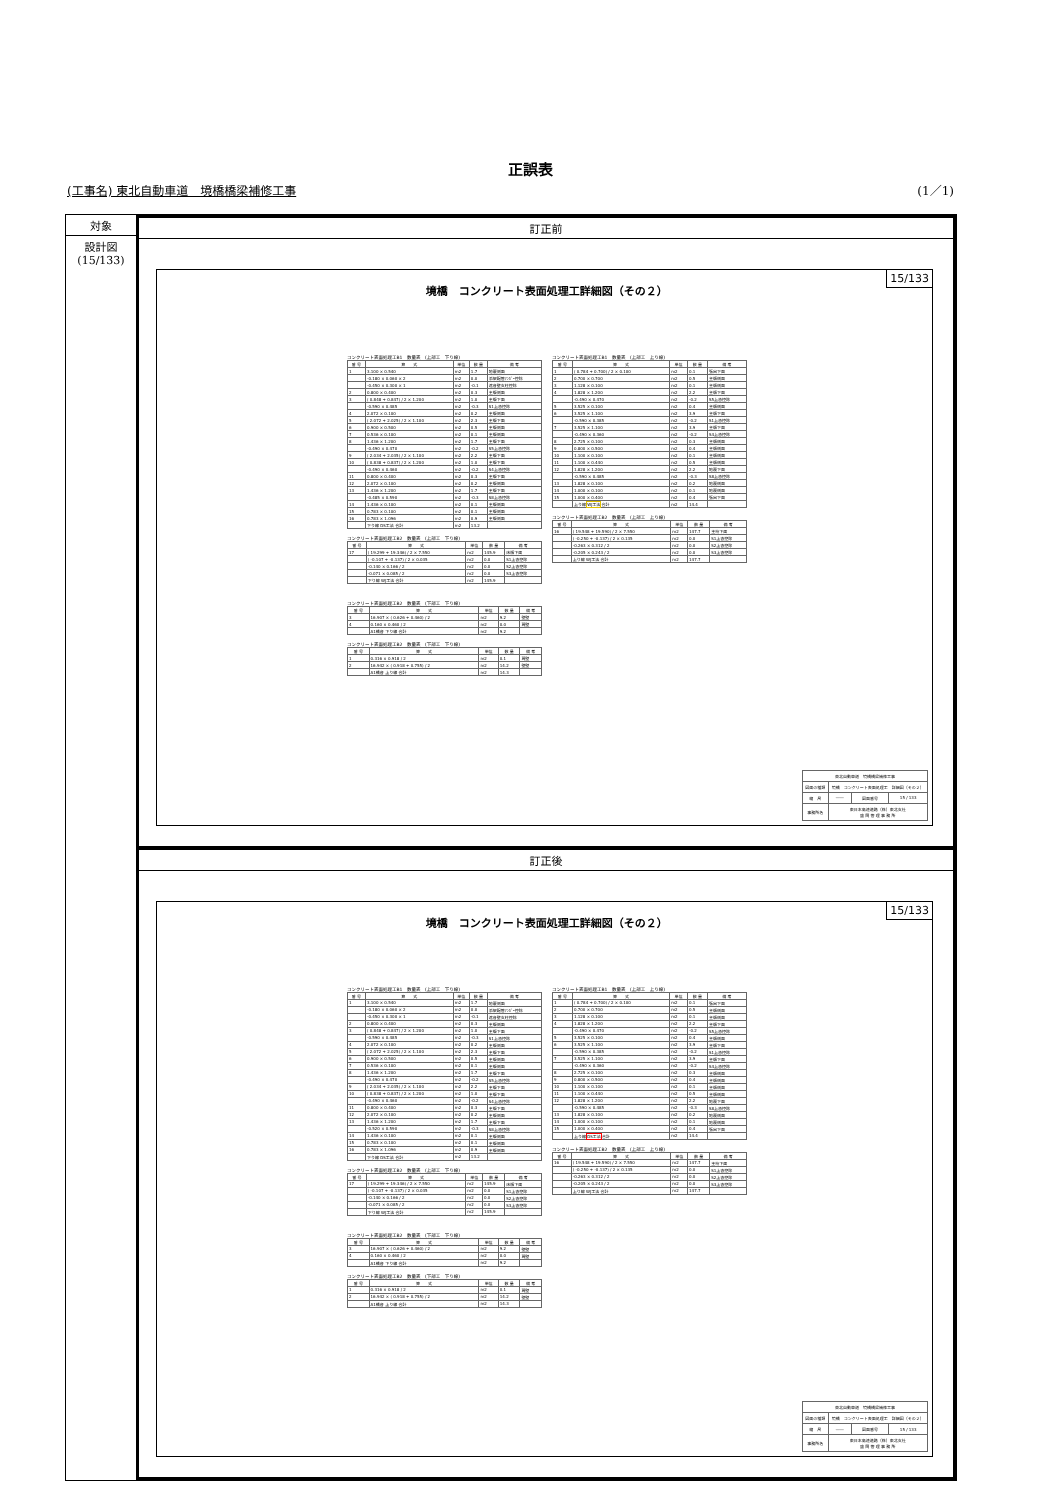正誤表
(工事名) 東北自動車道　境橋橋梁補修工事 (1／1)
対象
設計図
(15/133)
訂正前
15/133
境橋　コンクリート表面処理工詳細図（その２）
コンクリート表面処理工B1　数量表　(上部工　下り線)
| 番 号 | 算 式 | 単位 | 数 量 | 備 考 |
| --- | --- | --- | --- | --- |
| 1 | 3.100 × 0.540 | m2 | 1.7 | 地覆側面 |
| | -0.180 × 0.060 × 2 | m2 | 0.0 | 添架配管ｱﾝｶﾞｰ控除 |
| | -0.450 × 0.300 × 1 | m2 | -0.1 | 遮音壁支柱控除 |
| 2 | 0.800 × 0.400 | m2 | 0.3 | 主版側面 |
| 3 | ( 0.848 + 0.847) / 2 × 1.200 | m2 | 1.0 | 主版下面 |
| | -0.590 × 0.485 | m2 | -0.3 | S1上沓控除 |
| 4 | 2.072 × 0.100 | m2 | 0.2 | 主版側面 |
| 5 | ( 2.072 + 2.025) / 2 × 1.100 | m2 | 2.3 | 主版下面 |
| 6 | 0.900 × 0.500 | m2 | 0.5 | 主版側面 |
| 7 | 0.536 × 0.100 | m2 | 0.1 | 主版側面 |
| 8 | 1.436 × 1.200 | m2 | 1.7 | 主版下面 |
| | -0.490 × 0.470 | m2 | -0.2 | S5上沓控除 |
| 9 | ( 2.034 + 2.035) / 2 × 1.100 | m2 | 2.2 | 主版下面 |
| 10 | ( 0.838 + 0.837) / 2 × 1.200 | m2 | 1.0 | 主版下面 |
| | -0.490 × 0.460 | m2 | -0.2 | S4上沓控除 |
| 11 | 0.800 × 0.400 | m2 | 0.3 | 主版下面 |
| 12 | 2.072 × 0.100 | m2 | 0.2 | 主版側面 |
| 13 | 1.436 × 1.200 | m2 | 1.7 | 主版下面 |
| | -0.485 × 0.590 | m2 | -0.3 | S8上沓控除 |
| 14 | 1.436 × 0.100 | m2 | 0.1 | 主版側面 |
| 15 | 0.783 × 0.100 | m2 | 0.1 | 主版側面 |
| 16 | 0.783 × 1.096 | m2 | 0.9 | 主版側面 |
| | 下り線 DS工法 合計 | m2 | 13.2 | |
コンクリート表面処理工B2　数量表　(上部工　下り線)
| 番 号 | 算 式 | 単位 | 数 量 | 備 考 |
| --- | --- | --- | --- | --- |
| 17 | ( 19.299 + 19.346) / 2 × 7.550 | m2 | 145.9 | 床版下面 |
| | ( -0.107 + -0.137) / 2 × 0.035 | m2 | 0.0 | S1上沓控除 |
| | -0.140 × 0.166 / 2 | m2 | 0.0 | S2上沓控除 |
| | -0.071 × 0.085 / 2 | m2 | 0.0 | S3上沓控除 |
| | 下り線 WJ工法 合計 | m2 | 145.9 | |
コンクリート表面処理工B2　数量表　(下部工　下り線)
| 番 号 | 算 式 | 単位 | 数 量 | 備 考 |
| --- | --- | --- | --- | --- |
| 3 | 16.907 × ( 0.626 + 0.460) / 2 | m2 | 9.2 | 壁壁 |
| 4 | 0.160 × 0.460 / 2 | m2 | 0.0 | 翼壁 |
| | A1橋台 下り線 合計 | m2 | 9.2 | |
コンクリート表面処理工B2　数量表　(下部工　下り線)
| 番 号 | 算 式 | 単位 | 数 量 | 備 考 |
| --- | --- | --- | --- | --- |
| 1 | 0.316 × 0.918 / 2 | m2 | 0.1 | 翼壁 |
| 2 | 16.942 × ( 0.918 + 0.755) / 2 | m2 | 14.2 | 壁壁 |
| | A1橋台 上り線 合計 | m2 | 14.3 | |
コンクリート表面処理工B1　数量表　(上部工　上り線)
| 番 号 | 算 式 | 単位 | 数 量 | 備 考 |
| --- | --- | --- | --- | --- |
| 1 | ( 0.784 + 0.700) / 2 × 0.100 | m2 | 0.1 | 張出下面 |
| 2 | 0.700 × 0.700 | m2 | 0.5 | 主版側面 |
| 3 | 1.128 × 0.100 | m2 | 0.1 | 主版側面 |
| 4 | 1.828 × 1.200 | m2 | 2.2 | 主版下面 |
| | -0.490 × 0.470 | m2 | -0.2 | S5上沓控除 |
| 5 | 3.525 × 0.100 | m2 | 0.4 | 主版側面 |
| 6 | 3.525 × 1.100 | m2 | 3.9 | 主版下面 |
| | -0.590 × 0.385 | m2 | -0.2 | S1上沓控除 |
| 7 | 3.525 × 1.100 | m2 | 3.9 | 主版下面 |
| | -0.490 × 0.360 | m2 | -0.2 | S4上沓控除 |
| 8 | 2.725 × 0.100 | m2 | 0.3 | 主版側面 |
| 9 | 0.800 × 0.500 | m2 | 0.4 | 主版側面 |
| 10 | 1.100 × 0.100 | m2 | 0.1 | 主版側面 |
| 11 | 1.100 × 0.440 | m2 | 0.5 | 主版側面 |
| 12 | 1.828 × 1.200 | m2 | 2.2 | 地覆下面 |
| | -0.590 × 0.485 | m2 | -0.3 | S8上沓控除 |
| 13 | 1.828 × 0.100 | m2 | 0.2 | 地覆側面 |
| 14 | 1.000 × 0.100 | m2 | 0.1 | 地覆側面 |
| 15 | 1.000 × 0.400 | m2 | 0.4 | 張出下面 |
| | 上り線 WJ工法 合計 | m2 | 14.4 | |
コンクリート表面処理工B2　数量表　(上部工　上り線)
| 番 号 | 算 式 | 単位 | 数 量 | 備 考 |
| --- | --- | --- | --- | --- |
| 16 | ( 19.548 + 19.590) / 2 × 7.550 | m2 | 147.7 | 主桁下面 |
| | ( -0.250 + -0.137) / 2 × 0.135 | m2 | 0.0 | S1上沓控除 |
| | -0.263 × 0.312 / 2 | m2 | 0.0 | S2上沓控除 |
| | -0.205 × 0.243 / 2 | m2 | 0.0 | S3上沓控除 |
| | 上り線 WJ工法 合計 | m2 | 147.7 | |
| 東北自動車道 境橋橋梁補修工事 | | | |
| 図面の種類 | 境橋 コンクリート表面処理工 詳細図（その２） | | |
| 縮 尺 | ―― | 図面番号 | 15 / 133 |
| 事務所名 | 東日本高速道路（株）東北支社 盛 岡 管 理 事 務 所 | | |
訂正後
15/133
境橋　コンクリート表面処理工詳細図（その２）
コンクリート表面処理工B1　数量表　(上部工　下り線)
| 番 号 | 算 式 | 単位 | 数 量 | 備 考 |
| --- | --- | --- | --- | --- |
| 1 | 3.100 × 0.540 | m2 | 1.7 | 地覆側面 |
| | -0.180 × 0.060 × 2 | m2 | 0.0 | 添架配管ｱﾝｶﾞｰ控除 |
| | -0.450 × 0.300 × 1 | m2 | -0.1 | 遮音壁支柱控除 |
| 2 | 0.800 × 0.400 | m2 | 0.3 | 主版側面 |
| 3 | ( 0.848 + 0.847) / 2 × 1.200 | m2 | 1.0 | 主版下面 |
| | -0.590 × 0.485 | m2 | -0.3 | S1上沓控除 |
| 4 | 2.072 × 0.100 | m2 | 0.2 | 主版側面 |
| 5 | ( 2.072 + 2.025) / 2 × 1.100 | m2 | 2.3 | 主版下面 |
| 6 | 0.900 × 0.500 | m2 | 0.5 | 主版側面 |
| 7 | 0.536 × 0.100 | m2 | 0.1 | 主版側面 |
| 8 | 1.436 × 1.200 | m2 | 1.7 | 主版下面 |
| | -0.490 × 0.470 | m2 | -0.2 | S5上沓控除 |
| 9 | ( 2.034 + 2.035) / 2 × 1.100 | m2 | 2.2 | 主版下面 |
| 10 | ( 0.838 + 0.837) / 2 × 1.200 | m2 | 1.0 | 主版下面 |
| | -0.490 × 0.460 | m2 | -0.2 | S4上沓控除 |
| 11 | 0.800 × 0.400 | m2 | 0.3 | 主版下面 |
| 12 | 2.072 × 0.100 | m2 | 0.2 | 主版側面 |
| 13 | 1.436 × 1.200 | m2 | 1.7 | 主版下面 |
| | -0.520 × 0.590 | m2 | -0.3 | S8上沓控除 |
| 14 | 1.436 × 0.100 | m2 | 0.1 | 主版側面 |
| 15 | 0.783 × 0.100 | m2 | 0.1 | 主版側面 |
| 16 | 0.783 × 1.096 | m2 | 0.9 | 主版側面 |
| | 下り線 DS工法 合計 | m2 | 13.2 | |
コンクリート表面処理工B2　数量表　(上部工　下り線)
| 番 号 | 算 式 | 単位 | 数 量 | 備 考 |
| --- | --- | --- | --- | --- |
| 17 | ( 19.299 + 19.346) / 2 × 7.550 | m2 | 145.9 | 床版下面 |
| | ( -0.107 + -0.137) / 2 × 0.035 | m2 | 0.0 | S1上沓控除 |
| | -0.140 × 0.166 / 2 | m2 | 0.0 | S2上沓控除 |
| | -0.071 × 0.085 / 2 | m2 | 0.0 | S3上沓控除 |
| | 下り線 WJ工法 合計 | m2 | 145.9 | |
コンクリート表面処理工B2　数量表　(下部工　下り線)
| 番 号 | 算 式 | 単位 | 数 量 | 備 考 |
| --- | --- | --- | --- | --- |
| 3 | 16.907 × ( 0.626 + 0.460) / 2 | m2 | 9.2 | 壁壁 |
| 4 | 0.160 × 0.460 / 2 | m2 | 0.0 | 翼壁 |
| | A1橋台 下り線 合計 | m2 | 9.2 | |
コンクリート表面処理工B2　数量表　(下部工　下り線)
| 番 号 | 算 式 | 単位 | 数 量 | 備 考 |
| --- | --- | --- | --- | --- |
| 1 | 0.316 × 0.918 / 2 | m2 | 0.1 | 翼壁 |
| 2 | 16.942 × ( 0.918 + 0.755) / 2 | m2 | 14.2 | 壁壁 |
| | A1橋台 上り線 合計 | m2 | 14.3 | |
コンクリート表面処理工B1　数量表　(上部工　上り線)
| 番 号 | 算 式 | 単位 | 数 量 | 備 考 |
| --- | --- | --- | --- | --- |
| 1 | ( 0.784 + 0.700) / 2 × 0.100 | m2 | 0.1 | 張出下面 |
| 2 | 0.700 × 0.700 | m2 | 0.5 | 主版側面 |
| 3 | 1.128 × 0.100 | m2 | 0.1 | 主版側面 |
| 4 | 1.828 × 1.200 | m2 | 2.2 | 主版下面 |
| | -0.490 × 0.470 | m2 | -0.2 | S5上沓控除 |
| 5 | 3.525 × 0.100 | m2 | 0.4 | 主版側面 |
| 6 | 3.525 × 1.100 | m2 | 3.9 | 主版下面 |
| | -0.590 × 0.385 | m2 | -0.2 | S1上沓控除 |
| 7 | 3.525 × 1.100 | m2 | 3.9 | 主版下面 |
| | -0.490 × 0.360 | m2 | -0.2 | S4上沓控除 |
| 8 | 2.725 × 0.100 | m2 | 0.3 | 主版側面 |
| 9 | 0.800 × 0.500 | m2 | 0.4 | 主版側面 |
| 10 | 1.100 × 0.100 | m2 | 0.1 | 主版側面 |
| 11 | 1.100 × 0.440 | m2 | 0.5 | 主版側面 |
| 12 | 1.828 × 1.200 | m2 | 2.2 | 地覆下面 |
| | -0.590 × 0.485 | m2 | -0.3 | S8上沓控除 |
| 13 | 1.828 × 0.100 | m2 | 0.2 | 地覆側面 |
| 14 | 1.000 × 0.100 | m2 | 0.1 | 地覆側面 |
| 15 | 1.000 × 0.400 | m2 | 0.4 | 張出下面 |
| | 上り線 DS工法 合計 | m2 | 14.4 | |
コンクリート表面処理工B2　数量表　(上部工　上り線)
| 番 号 | 算 式 | 単位 | 数 量 | 備 考 |
| --- | --- | --- | --- | --- |
| 16 | ( 19.548 + 19.590) / 2 × 7.550 | m2 | 147.7 | 主桁下面 |
| | ( -0.250 + -0.137) / 2 × 0.135 | m2 | 0.0 | S1上沓控除 |
| | -0.263 × 0.312 / 2 | m2 | 0.0 | S2上沓控除 |
| | -0.205 × 0.243 / 2 | m2 | 0.0 | S3上沓控除 |
| | 上り線 WJ工法 合計 | m2 | 147.7 | |
| 東北自動車道 境橋橋梁補修工事 | | | |
| 図面の種類 | 境橋 コンクリート表面処理工 詳細図（その２） | | |
| 縮 尺 | ―― | 図面番号 | 15 / 133 |
| 事務所名 | 東日本高速道路（株）東北支社 盛 岡 管 理 事 務 所 | | |